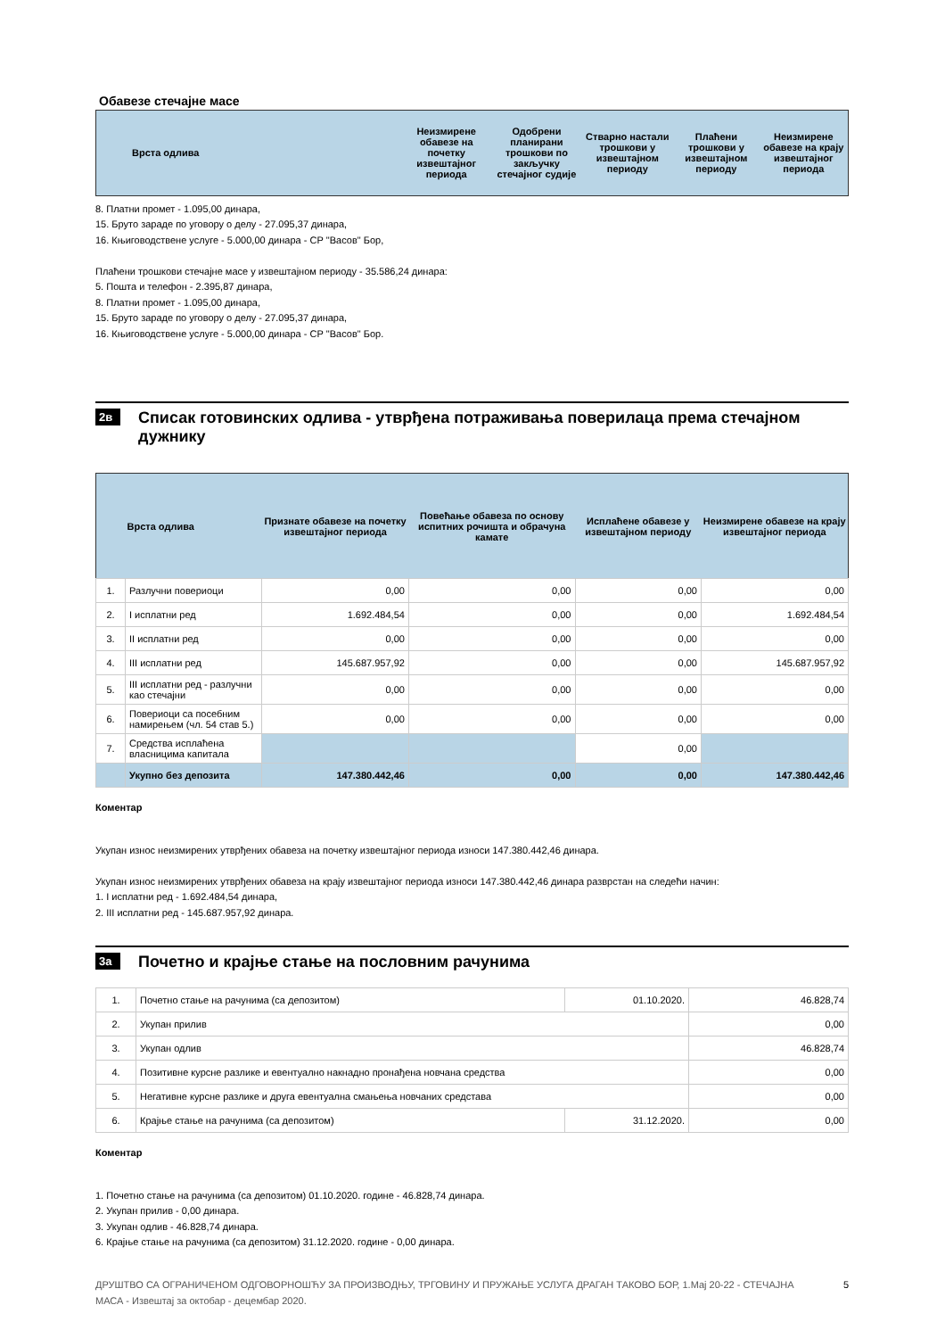Обавезе стечајне масе
| Врста одлива | Неизмирене обавезе на почетку извештајног периода | Одобрени планирани трошкови по закључку стечајног судије | Стварно настали трошкови у извештајном периоду | Плаћени трошкови у извештајном периоду | Неизмирене обавезе на крају извештајног периода |
| --- | --- | --- | --- | --- | --- |
8. Платни промет - 1.095,00 динара,
15. Бруто зараде по уговору о делу - 27.095,37 динара,
16. Књиговодствене услуге - 5.000,00 динара - СР "Васов" Бор,
Плаћени трошкови стечајне масе у извештајном периоду - 35.586,24 динара:
5. Пошта и телефон - 2.395,87 динара,
8. Платни промет - 1.095,00 динара,
15. Бруто зараде по уговору о делу - 27.095,37 динара,
16. Књиговодствене услуге - 5.000,00 динара - СР "Васов" Бор.
2в Списак готовинских одлива - утврђена потраживања поверилаца према стечајном дужнику
| | Врста одлива | Признате обавезе на почетку извештајног периода | Повећање обавеза по основу испитних рочишта и обрачуна камате | Исплаћене обавезе у извештајном периоду | Неизмирене обавезе на крају извештајног периода |
| --- | --- | --- | --- | --- | --- |
| 1. | Разлучни повериоци | 0,00 | 0,00 | 0,00 | 0,00 |
| 2. | I исплатни ред | 1.692.484,54 | 0,00 | 0,00 | 1.692.484,54 |
| 3. | II исплатни ред | 0,00 | 0,00 | 0,00 | 0,00 |
| 4. | III исплатни ред | 145.687.957,92 | 0,00 | 0,00 | 145.687.957,92 |
| 5. | III исплатни ред - разлучни као стечајни | 0,00 | 0,00 | 0,00 | 0,00 |
| 6. | Повериоци са посебним намирењем (чл. 54 став 5.) | 0,00 | 0,00 | 0,00 | 0,00 |
| 7. | Средства исплаћена власницима капитала | | | 0,00 | |
| | Укупно без депозита | 147.380.442,46 | 0,00 | 0,00 | 147.380.442,46 |
Коментар
Укупан износ неизмирених утврђених обавеза на почетку извештајног периода износи 147.380.442,46 динара.
Укупан износ неизмирених утврђених обавеза на крају извештајног периода износи 147.380.442,46 динара разврстан на следећи начин:
1. I исплатни ред - 1.692.484,54 динара,
2. III исплатни ред - 145.687.957,92 динара.
3а Почетно и крајње стање на пословним рачунима
| 1. | Почетно стање на рачунима (са депозитом) | 01.10.2020. | 46.828,74 |
| 2. | Укупан прилив | | 0,00 |
| 3. | Укупан одлив | | 46.828,74 |
| 4. | Позитивне курсне разлике и евентуално накнадно пронађена новчана средства | | 0,00 |
| 5. | Негативне курсне разлике и друга евентуална смањења новчаних средстава | | 0,00 |
| 6. | Крајње стање на рачунима (са депозитом) | 31.12.2020. | 0,00 |
Коментар
1. Почетно стање на рачунима (са депозитом) 01.10.2020. године - 46.828,74 динара.
2. Укупан прилив - 0,00 динара.
3. Укупан одлив - 46.828,74 динара.
6. Крајње стање на рачунима (са депозитом) 31.12.2020. године - 0,00 динара.
ДРУШТВО СА ОГРАНИЧЕНОМ ОДГОВОРНОШЋУ ЗА ПРОИЗВОДЊУ, ТРГОВИНУ И ПРУЖАЊЕ УСЛУГА ДРАГАН ТАКОВО БОР, 1.Мај 20-22 - СТЕЧАЈНА МАСА - Извештај за октобар - децембар 2020.
5